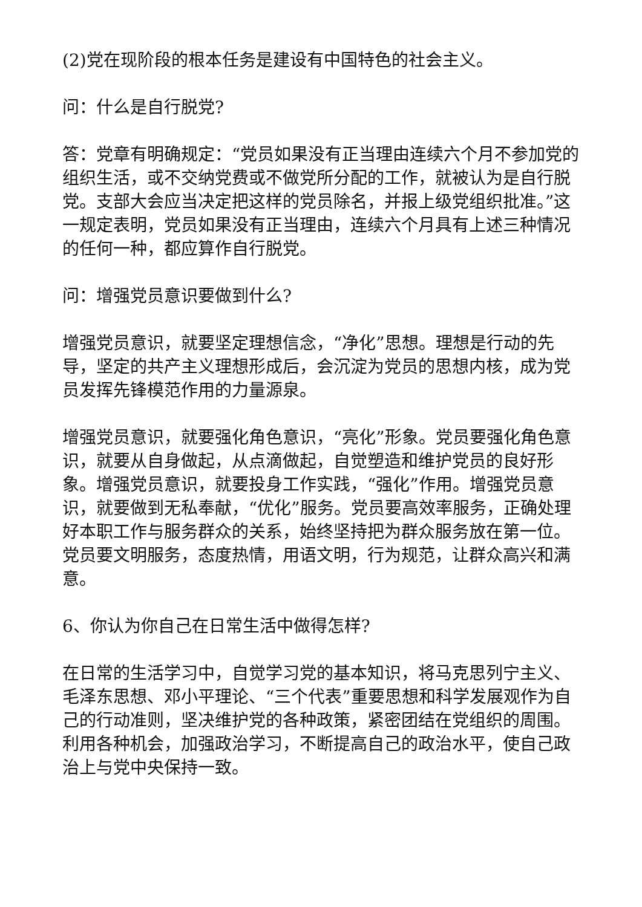(2)党在现阶段的根本任务是建设有中国特色的社会主义。
问：什么是自行脱党?
答：党章有明确规定：“党员如果没有正当理由连续六个月不参加党的组织生活，或不交纳党费或不做党所分配的工作，就被认为是自行脱党。支部大会应当决定把这样的党员除名，并报上级党组织批准。”这一规定表明，党员如果没有正当理由，连续六个月具有上述三种情况的任何一种，都应算作自行脱党。
问：增强党员意识要做到什么?
增强党员意识，就要坚定理想信念，“净化”思想。理想是行动的先导，坚定的共产主义理想形成后，会沉淀为党员的思想内核，成为党员发挥先锋模范作用的力量源泉。
增强党员意识，就要强化角色意识，“亮化”形象。党员要强化角色意识，就要从自身做起，从点滴做起，自觉塑造和维护党员的良好形象。增强党员意识，就要投身工作实践，“强化”作用。增强党员意识，就要做到无私奉献，“优化”服务。党员要高效率服务，正确处理好本职工作与服务群众的关系，始终坚持把为群众服务放在第一位。党员要文明服务，态度热情，用语文明，行为规范，让群众高兴和满意。
6、你认为你自己在日常生活中做得怎样?
在日常的生活学习中，自觉学习党的基本知识，将马克思列宁主义、毛泽东思想、邓小平理论、“三个代表”重要思想和科学发展观作为自己的行动准则，坚决维护党的各种政策，紧密团结在党组织的周围。利用各种机会，加强政治学习，不断提高自己的政治水平，使自己政治上与党中央保持一致。